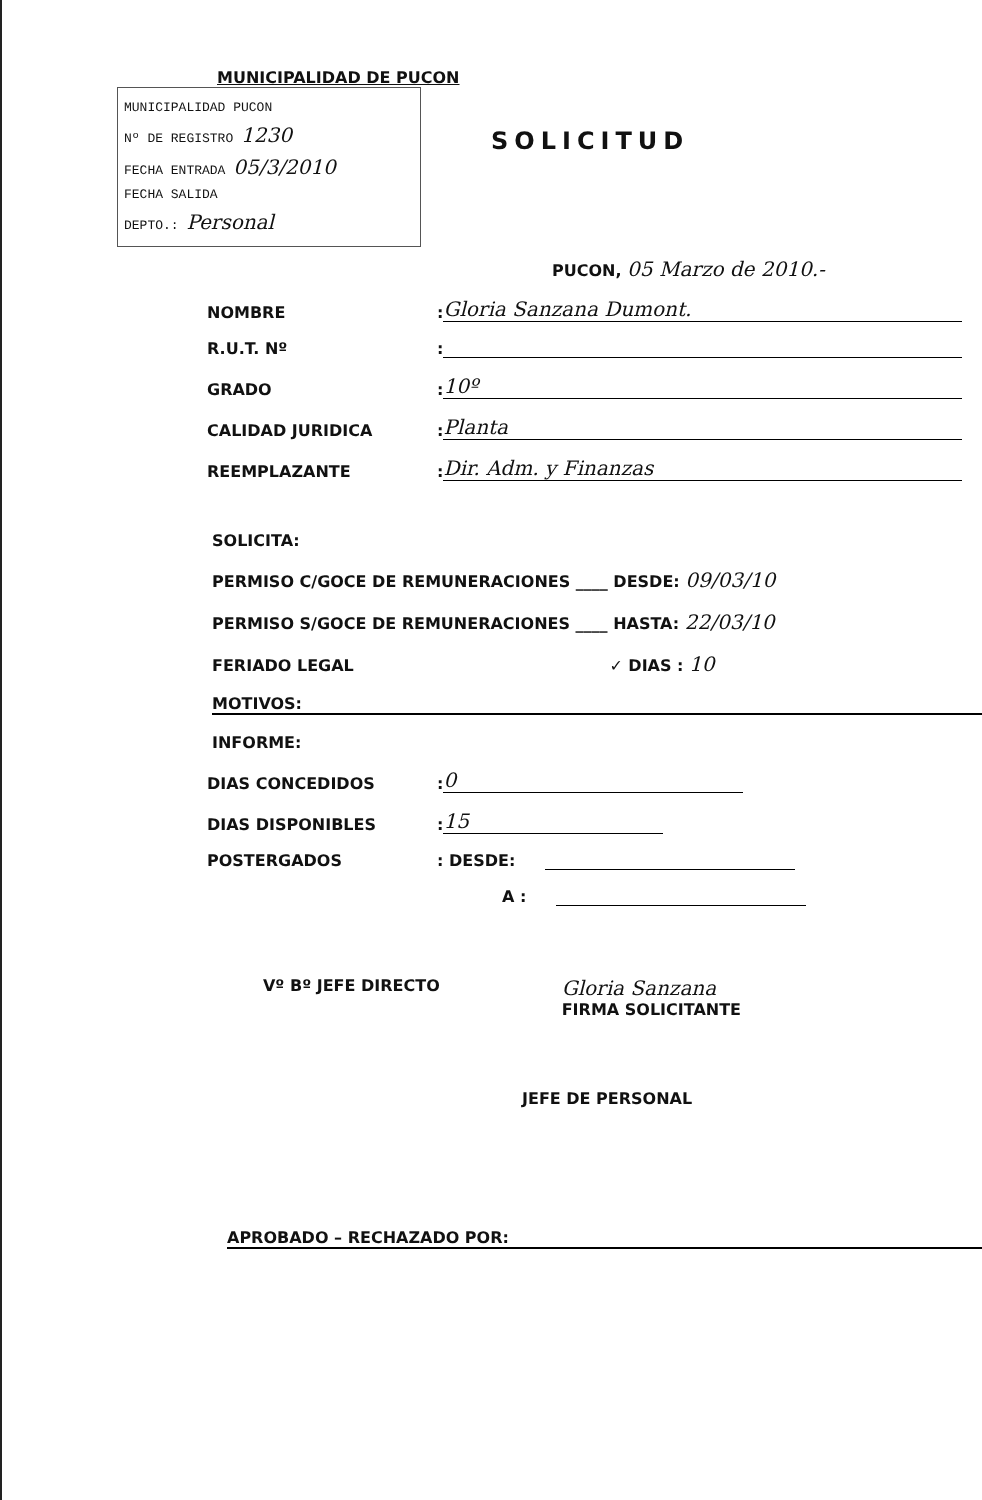MUNICIPALIDAD DE PUCON
MUNICIPALIDAD PUCON
Nº DE REGISTRO 1230
FECHA ENTRADA 05/3/2010
FECHA SALIDA
DEPTO.: Personal
SOLICITUD
PUCON, 05 Marzo de 2010.-
NOMBRE: Gloria Sanzana Dumont.
R.U.T. Nº:
GRADO: 10º
CALIDAD JURIDICA: Planta
REEMPLAZANTE: Dir. Adm. y Finanzas
SOLICITA:
PERMISO C/GOCE DE REMUNERACIONES ____ DESDE: 09/03/10
PERMISO S/GOCE DE REMUNERACIONES ____ HASTA: 22/03/10
FERIADO LEGAL ✓ DIAS : 10
MOTIVOS:
INFORME:
DIAS CONCEDIDOS: 0
DIAS DISPONIBLES: 15
POSTERGADOS: DESDE:
A :
Vº Bº JEFE DIRECTO
Gloria Sanzana
FIRMA SOLICITANTE
JEFE DE PERSONAL
APROBADO – RECHAZADO POR: